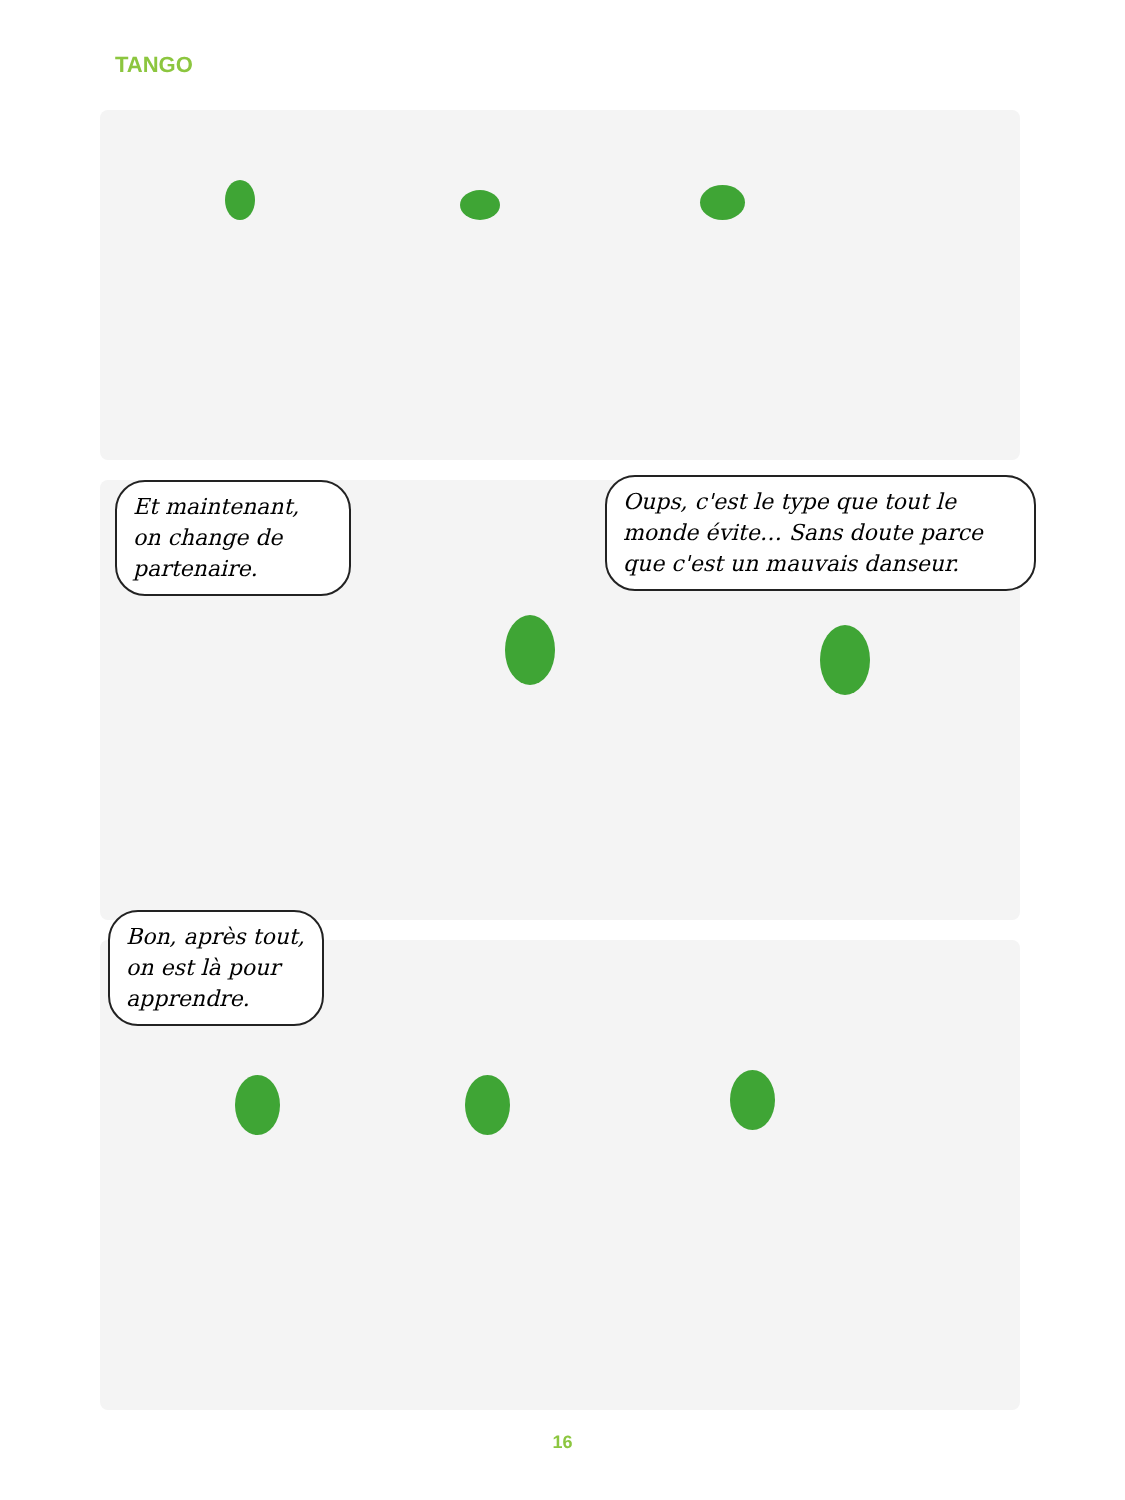TANGO
Et maintenant, on change de partenaire.
Oups, c'est le type que tout le monde évite… Sans doute parce que c'est un mauvais danseur.
Bon, après tout, on est là pour apprendre.
16